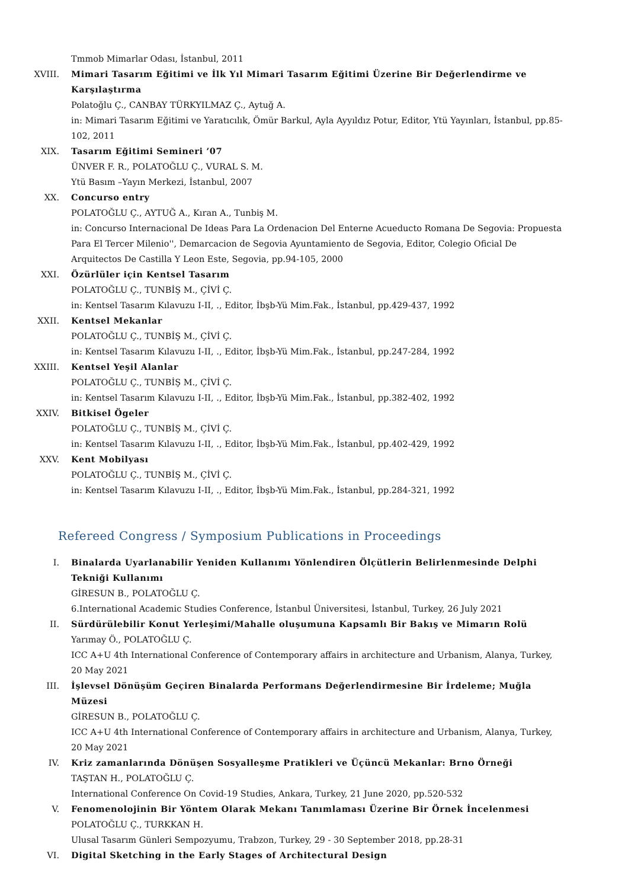Tmmob Mimarlar Odası, İstanbul, 2011
XVIII. Mimari Tasarım Eğitimi ve İlk Yıl Mimari Tasarım Eğitimi Üzerine Bir Değerlendirme ve Karşılaştırma
Polatoğlu Ç., CANBAY TÜRKYILMAZ Ç., Aytuğ A.
in: Mimari Tasarım Eğitimi ve Yaratıcılık, Ömür Barkul, Ayla Ayyıldız Potur, Editor, Ytü Yayınları, İstanbul, pp.85-102, 2011
XIX. Tasarım Eğitimi Semineri ’07
ÜNVER F. R., POLATOĞLU Ç., VURAL S. M.
Ytü Basım –Yayın Merkezi, İstanbul, 2007
XX. Concurso entry
POLATOĞLU Ç., AYTUĞ A., Kıran A., Tunbiş M.
in: Concurso Internacional De Ideas Para La Ordenacion Del Enterne Acueducto Romana De Segovia: Propuesta Para El Tercer Milenio'', Demarcacion de Segovia Ayuntamiento de Segovia, Editor, Colegio Oficial De Arquitectos De Castilla Y Leon Este, Segovia, pp.94-105, 2000
XXI. Özürlüler için Kentsel Tasarım
POLATOĞLU Ç., TUNBİŞ M., ÇİVİ Ç.
in: Kentsel Tasarım Kılavuzu I-II, ., Editor, İbşb-Yü Mim.Fak., İstanbul, pp.429-437, 1992
XXII. Kentsel Mekanlar
POLATOĞLU Ç., TUNBİŞ M., ÇİVİ Ç.
in: Kentsel Tasarım Kılavuzu I-II, ., Editor, İbşb-Yü Mim.Fak., İstanbul, pp.247-284, 1992
XXIII. Kentsel Yeşil Alanlar
POLATOĞLU Ç., TUNBİŞ M., ÇİVİ Ç.
in: Kentsel Tasarım Kılavuzu I-II, ., Editor, İbşb-Yü Mim.Fak., İstanbul, pp.382-402, 1992
XXIV. Bitkisel Ögeler
POLATOĞLU Ç., TUNBİŞ M., ÇİVİ Ç.
in: Kentsel Tasarım Kılavuzu I-II, ., Editor, İbşb-Yü Mim.Fak., İstanbul, pp.402-429, 1992
XXV. Kent Mobilyası
POLATOĞLU Ç., TUNBİŞ M., ÇİVİ Ç.
in: Kentsel Tasarım Kılavuzu I-II, ., Editor, İbşb-Yü Mim.Fak., İstanbul, pp.284-321, 1992
Refereed Congress / Symposium Publications in Proceedings
I. Binalarda Uyarlanabilir Yeniden Kullanımı Yönlendiren Ölçütlerin Belirlenmesinde Delphi Tekniği Kullanımı
GİRESUN B., POLATOĞLU Ç.
6.International Academic Studies Conference, İstanbul Üniversitesi, İstanbul, Turkey, 26 July 2021
II. Sürdürülebilir Konut Yerleşimi/Mahalle oluşumuna Kapsamlı Bir Bakış ve Mimarın Rolü
Yarımay Ö., POLATOĞLU Ç.
ICC A+U 4th International Conference of Contemporary affairs in architecture and Urbanism, Alanya, Turkey, 20 May 2021
III. İşlevsel Dönüşüm Geçiren Binalarda Performans Değerlendirmesine Bir İrdeleme; Muğla Müzesi
GİRESUN B., POLATOĞLU Ç.
ICC A+U 4th International Conference of Contemporary affairs in architecture and Urbanism, Alanya, Turkey, 20 May 2021
IV. Kriz zamanlarında Dönüşen Sosyalleşme Pratikleri ve Üçüncü Mekanlar: Brno Örneği
TAŞTAN H., POLATOĞLU Ç.
International Conference On Covid-19 Studies, Ankara, Turkey, 21 June 2020, pp.520-532
V. Fenomenolojinin Bir Yöntem Olarak Mekanı Tanımlaması Üzerine Bir Örnek İncelenmesi
POLATOĞLU Ç., TURKKAN H.
Ulusal Tasarım Günleri Sempozyumu, Trabzon, Turkey, 29 - 30 September 2018, pp.28-31
VI. Digital Sketching in the Early Stages of Architectural Design